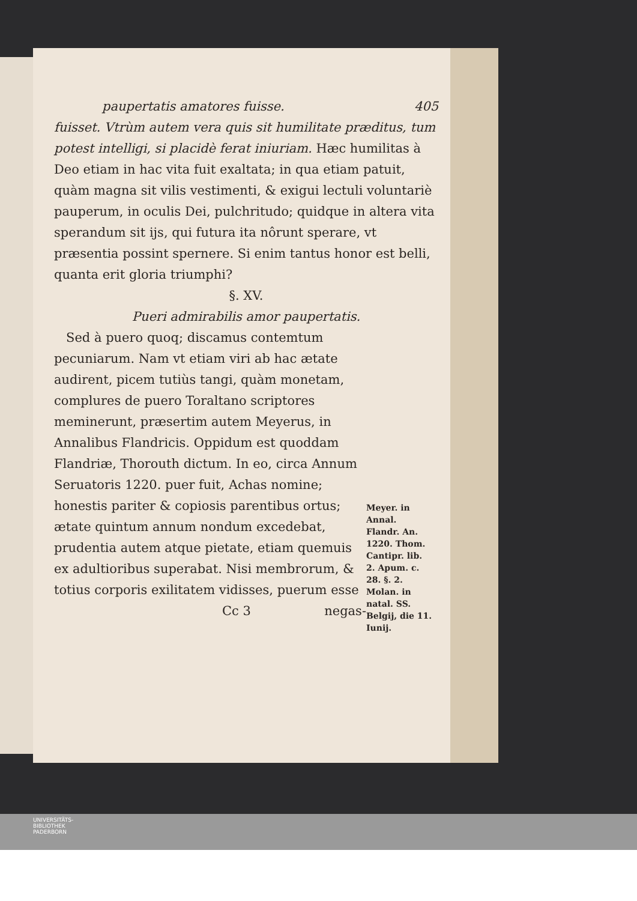paupertatis amatores fuisse. 405
fuisset. Vtrùm autem vera quis sit humilitate præditus, tum potest intelligi, si placidè ferat iniuriam. Hæc humilitas à Deo etiam in hac vita fuit exaltata; in qua etiam patuit, quàm magna sit vilis vestimenti, & exigui lectuli voluntariè pauperum, in oculis Dei, pulchritudo; quidque in altera vita sperandum sit ijs, qui futura ita nôrunt sperare, vt præsentia possint spernere. Si enim tantus honor est belli, quanta erit gloria triumphi?
§. XV.
Pueri admirabilis amor paupertatis.
Sed à puero quoq; discamus contemtum pecuniarum. Nam vt etiam viri ab hac ætate audirent, picem tutiùs tangi, quàm monetam, complures de puero Toraltano scriptores meminerunt, præsertim autem Meyerus, in Annalibus Flandricis. Oppidum est quoddam Flandriæ, Thorouth dictum. In eo, circa Annum Seruatoris 1220. puer fuit, Achas nomine; honestis pariter & copiosis parentibus ortus; ætate quintum annum nondum excedebat, prudentia autem atque pietate, etiam quemuis ex adultioribus superabat. Nisi membrorum, & totius corporis exilitatem vidisses, puerum esse
Cc 3 negas-
Meyer. in Annal. Flandr. An. 1220. Thom. Cantipr. lib. 2. Apum. c. 28. §. 2. Molan. in natal. SS. Belgij, die 11. Iunij.
UNIVERSITÄTS-
BIBLIOTHEK
PADERBORN